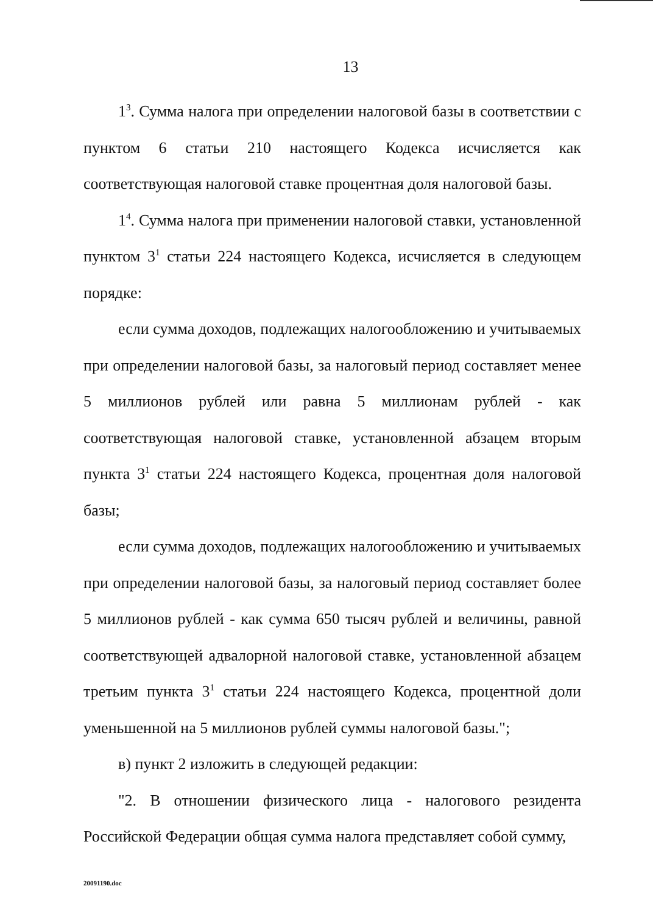13
1<sup>3</sup>. Сумма налога при определении налоговой базы в соответствии с пунктом 6 статьи 210 настоящего Кодекса исчисляется как соответствующая налоговой ставке процентная доля налоговой базы.
1<sup>4</sup>. Сумма налога при применении налоговой ставки, установленной пунктом 3<sup>1</sup> статьи 224 настоящего Кодекса, исчисляется в следующем порядке:
если сумма доходов, подлежащих налогообложению и учитываемых при определении налоговой базы, за налоговый период составляет менее 5 миллионов рублей или равна 5 миллионам рублей - как соответствующая налоговой ставке, установленной абзацем вторым пункта 3<sup>1</sup> статьи 224 настоящего Кодекса, процентная доля налоговой базы;
если сумма доходов, подлежащих налогообложению и учитываемых при определении налоговой базы, за налоговый период составляет более 5 миллионов рублей - как сумма 650 тысяч рублей и величины, равной соответствующей адвалорной налоговой ставке, установленной абзацем третьим пункта 3<sup>1</sup> статьи 224 настоящего Кодекса, процентной доли уменьшенной на 5 миллионов рублей суммы налоговой базы.";
в) пункт 2 изложить в следующей редакции:
"2. В отношении физического лица - налогового резидента Российской Федерации общая сумма налога представляет собой сумму,
20091190.doc